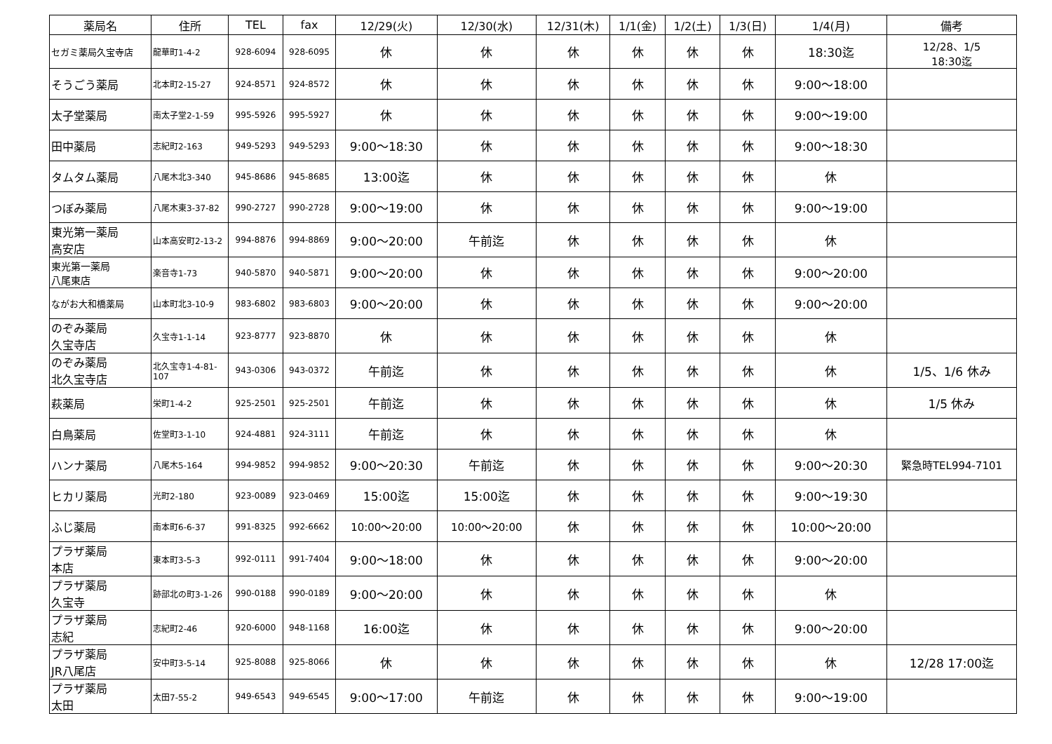| 薬局名 | 住所 | TEL | fax | 12/29(火) | 12/30(水) | 12/31(木) | 1/1(金) | 1/2(土) | 1/3(日) | 1/4(月) | 備考 |
| --- | --- | --- | --- | --- | --- | --- | --- | --- | --- | --- | --- |
| セガミ薬局久宝寺店 | 龍華町1-4-2 | 928-6094 | 928-6095 | 休 | 休 | 休 | 休 | 休 | 休 | 18:30迄 | 12/28、1/5 18:30迄 |
| そうごう薬局 | 北本町2-15-27 | 924-8571 | 924-8572 | 休 | 休 | 休 | 休 | 休 | 休 | 9:00～18:00 | |
| 太子堂薬局 | 南太子堂2-1-59 | 995-5926 | 995-5927 | 休 | 休 | 休 | 休 | 休 | 休 | 9:00～19:00 | |
| 田中薬局 | 志紀町2-163 | 949-5293 | 949-5293 | 9:00～18:30 | 休 | 休 | 休 | 休 | 休 | 9:00～18:30 | |
| タムタム薬局 | 八尾木北3-340 | 945-8686 | 945-8685 | 13:00迄 | 休 | 休 | 休 | 休 | 休 | 休 | |
| つぼみ薬局 | 八尾木東3-37-82 | 990-2727 | 990-2728 | 9:00～19:00 | 休 | 休 | 休 | 休 | 休 | 9:00～19:00 | |
| 東光第一薬局 高安店 | 山本高安町2-13-2 | 994-8876 | 994-8869 | 9:00～20:00 | 午前迄 | 休 | 休 | 休 | 休 | 休 | |
| 東光第一薬局 八尾東店 | 楽音寺1-73 | 940-5870 | 940-5871 | 9:00～20:00 | 休 | 休 | 休 | 休 | 休 | 9:00～20:00 | |
| ながお大和橋薬局 | 山本町北3-10-9 | 983-6802 | 983-6803 | 9:00～20:00 | 休 | 休 | 休 | 休 | 休 | 9:00～20:00 | |
| のぞみ薬局 久宝寺店 | 久宝寺1-1-14 | 923-8777 | 923-8870 | 休 | 休 | 休 | 休 | 休 | 休 | 休 | |
| のぞみ薬局 北久宝寺店 | 北久宝寺1-4-81-107 | 943-0306 | 943-0372 | 午前迄 | 休 | 休 | 休 | 休 | 休 | 休 | 1/5、1/6 休み |
| 萩薬局 | 栄町1-4-2 | 925-2501 | 925-2501 | 午前迄 | 休 | 休 | 休 | 休 | 休 | 休 | 1/5 休み |
| 白鳥薬局 | 佐堂町3-1-10 | 924-4881 | 924-3111 | 午前迄 | 休 | 休 | 休 | 休 | 休 | 休 | |
| ハンナ薬局 | 八尾木5-164 | 994-9852 | 994-9852 | 9:00～20:30 | 午前迄 | 休 | 休 | 休 | 休 | 9:00～20:30 | 緊急時TEL994-7101 |
| ヒカリ薬局 | 光町2-180 | 923-0089 | 923-0469 | 15:00迄 | 15:00迄 | 休 | 休 | 休 | 休 | 9:00～19:30 | |
| ふじ薬局 | 南本町6-6-37 | 991-8325 | 992-6662 | 10:00～20:00 | 10:00～20:00 | 休 | 休 | 休 | 休 | 10:00～20:00 | |
| プラザ薬局 本店 | 東本町3-5-3 | 992-0111 | 991-7404 | 9:00～18:00 | 休 | 休 | 休 | 休 | 休 | 9:00～20:00 | |
| プラザ薬局 久宝寺 | 跡部北の町3-1-26 | 990-0188 | 990-0189 | 9:00～20:00 | 休 | 休 | 休 | 休 | 休 | 休 | |
| プラザ薬局 志紀 | 志紀町2-46 | 920-6000 | 948-1168 | 16:00迄 | 休 | 休 | 休 | 休 | 休 | 9:00～20:00 | |
| プラザ薬局 JR八尾店 | 安中町3-5-14 | 925-8088 | 925-8066 | 休 | 休 | 休 | 休 | 休 | 休 | 休 | 12/28 17:00迄 |
| プラザ薬局 太田 | 太田7-55-2 | 949-6543 | 949-6545 | 9:00～17:00 | 午前迄 | 休 | 休 | 休 | 休 | 9:00～19:00 | |